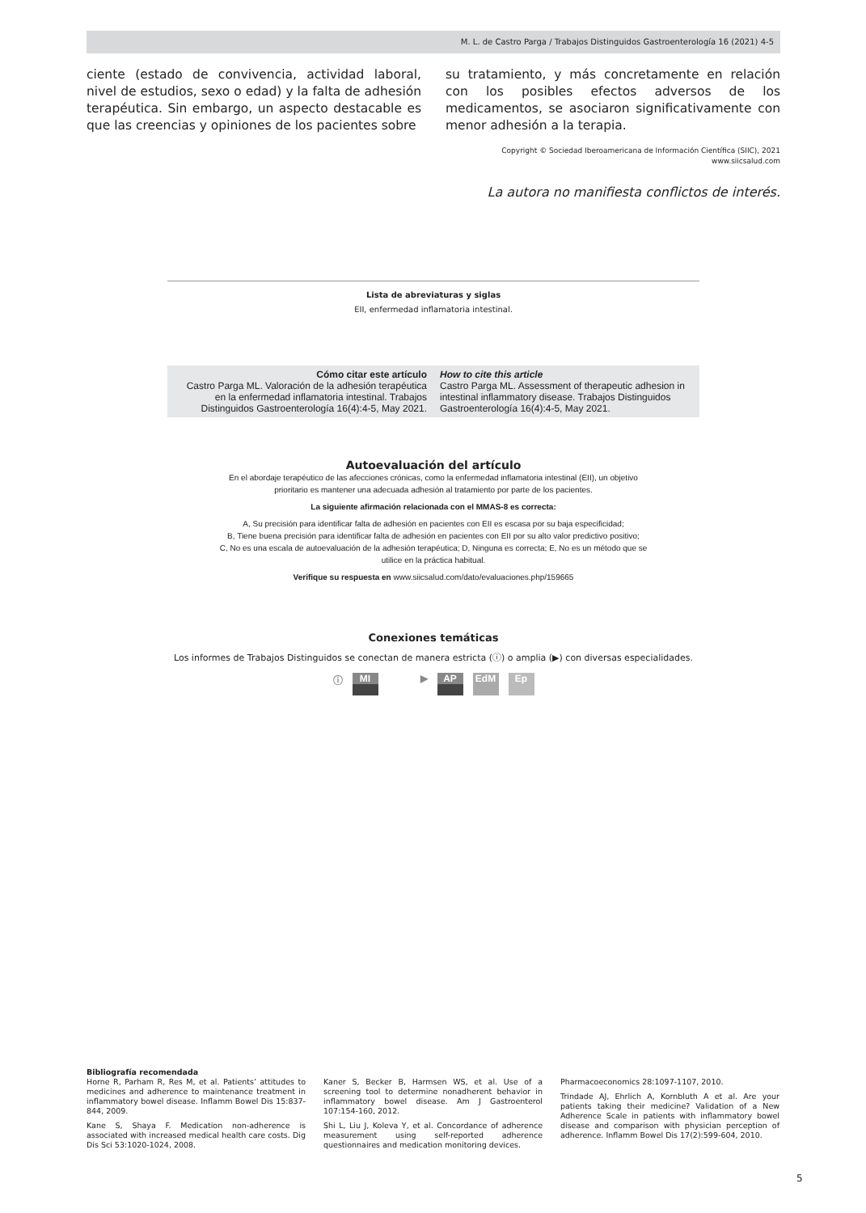M. L. de Castro Parga / Trabajos Distinguidos Gastroenterología 16 (2021) 4-5
ciente (estado de convivencia, actividad laboral, nivel de estudios, sexo o edad) y la falta de adhesión terapéutica. Sin embargo, un aspecto destacable es que las creencias y opiniones de los pacientes sobre
su tratamiento, y más concretamente en relación con los posibles efectos adversos de los medicamentos, se asociaron significativamente con menor adhesión a la terapia.
Copyright © Sociedad Iberoamericana de Información Científica (SIIC), 2021
www.siicsalud.com
La autora no manifiesta conflictos de interés.
Lista de abreviaturas y siglas
EII, enfermedad inflamatoria intestinal.
Cómo citar este artículo
Castro Parga ML. Valoración de la adhesión terapéutica en la enfermedad inflamatoria intestinal. Trabajos Distinguidos Gastroenterología 16(4):4-5, May 2021.
How to cite this article
Castro Parga ML. Assessment of therapeutic adhesion in intestinal inflammatory disease. Trabajos Distinguidos Gastroenterología 16(4):4-5, May 2021.
Autoevaluación del artículo
En el abordaje terapéutico de las afecciones crónicas, como la enfermedad inflamatoria intestinal (EII), un objetivo
prioritario es mantener una adecuada adhesión al tratamiento por parte de los pacientes.
La siguiente afirmación relacionada con el MMAS-8 es correcta:
A, Su precisión para identificar falta de adhesión en pacientes con EII es escasa por su baja especificidad;
B, Tiene buena precisión para identificar falta de adhesión en pacientes con EII por su alto valor predictivo positivo;
C, No es una escala de autoevaluación de la adhesión terapéutica; D, Ninguna es correcta; E, No es un método que se
utilice en la práctica habitual.
Verifique su respuesta en www.siicsalud.com/dato/evaluaciones.php/159665
Conexiones temáticas
Los informes de Trabajos Distinguidos se conectan de manera estricta (ⓘ) o amplia (▶) con diversas especialidades.
ⓘ MI ▶ AP EdM Ep
Bibliografía recomendada
Horne R, Parham R, Res M, et al. Patients’ attitudes to medicines and adherence to maintenance treatment in inflammatory bowel disease. Inflamm Bowel Dis 15:837-844, 2009.
Kane S, Shaya F. Medication non-adherence is associated with increased medical health care costs. Dig Dis Sci 53:1020-1024, 2008.
Kaner S, Becker B, Harmsen WS, et al. Use of a screening tool to determine nonadherent behavior in inflammatory bowel disease. Am J Gastroenterol 107:154-160, 2012.
Shi L, Liu J, Koleva Y, et al. Concordance of adherence measurement using self-reported adherence questionnaires and medication monitoring devices.
Pharmacoeconomics 28:1097-1107, 2010.
Trindade AJ, Ehrlich A, Kornbluth A et al. Are your patients taking their medicine? Validation of a New Adherence Scale in patients with inflammatory bowel disease and comparison with physician perception of adherence. Inflamm Bowel Dis 17(2):599-604, 2010.
5